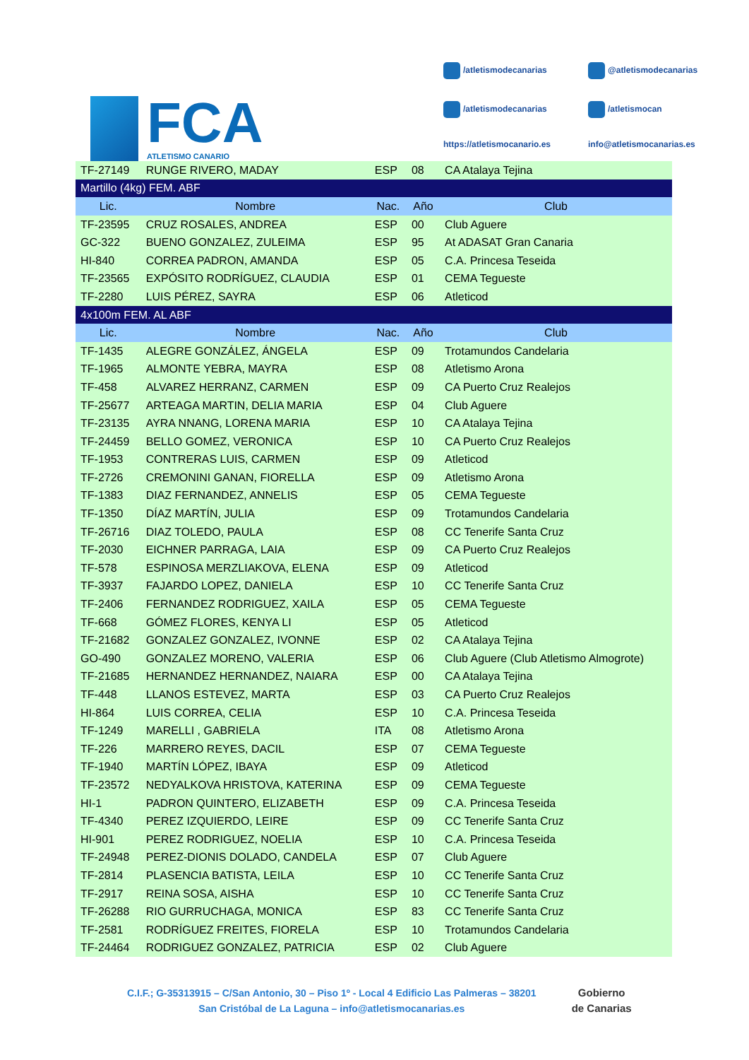FCA
ATLETISMO CANARIO
/atletismodecanarias @atletismodecanarias /atletismodecanarias /atletismocan https://atletismocanario.es info@atletismocanarias.es
| TF-27149 | RUNGE RIVERO, MADAY | ESP | 08 | CA Atalaya Tejina |
| Martillo (4kg) FEM. ABF | | | | |
| Lic. | Nombre | Nac. | Año | Club |
| TF-23595 | CRUZ ROSALES, ANDREA | ESP | 00 | Club Aguere |
| GC-322 | BUENO GONZALEZ, ZULEIMA | ESP | 95 | At ADASAT Gran Canaria |
| HI-840 | CORREA PADRON, AMANDA | ESP | 05 | C.A. Princesa Teseida |
| TF-23565 | EXPÓSITO RODRÍGUEZ, CLAUDIA | ESP | 01 | CEMA Tegueste |
| TF-2280 | LUIS PÉREZ, SAYRA | ESP | 06 | Atleticod |
| 4x100m FEM. AL ABF | | | | |
| Lic. | Nombre | Nac. | Año | Club |
| TF-1435 | ALEGRE GONZÁLEZ, ÁNGELA | ESP | 09 | Trotamundos Candelaria |
| TF-1965 | ALMONTE YEBRA, MAYRA | ESP | 08 | Atletismo Arona |
| TF-458 | ALVAREZ HERRANZ, CARMEN | ESP | 09 | CA Puerto Cruz Realejos |
| TF-25677 | ARTEAGA MARTIN, DELIA MARIA | ESP | 04 | Club Aguere |
| TF-23135 | AYRA NNANG, LORENA MARIA | ESP | 10 | CA Atalaya Tejina |
| TF-24459 | BELLO GOMEZ, VERONICA | ESP | 10 | CA Puerto Cruz Realejos |
| TF-1953 | CONTRERAS LUIS, CARMEN | ESP | 09 | Atleticod |
| TF-2726 | CREMONINI GANAN, FIORELLA | ESP | 09 | Atletismo Arona |
| TF-1383 | DIAZ FERNANDEZ, ANNELIS | ESP | 05 | CEMA Tegueste |
| TF-1350 | DÍAZ MARTÍN, JULIA | ESP | 09 | Trotamundos Candelaria |
| TF-26716 | DIAZ TOLEDO, PAULA | ESP | 08 | CC Tenerife Santa Cruz |
| TF-2030 | EICHNER PARRAGA, LAIA | ESP | 09 | CA Puerto Cruz Realejos |
| TF-578 | ESPINOSA MERZLIAKOVA, ELENA | ESP | 09 | Atleticod |
| TF-3937 | FAJARDO LOPEZ, DANIELA | ESP | 10 | CC Tenerife Santa Cruz |
| TF-2406 | FERNANDEZ RODRIGUEZ, XAILA | ESP | 05 | CEMA Tegueste |
| TF-668 | GÓMEZ FLORES, KENYA LI | ESP | 05 | Atleticod |
| TF-21682 | GONZALEZ GONZALEZ, IVONNE | ESP | 02 | CA Atalaya Tejina |
| GO-490 | GONZALEZ MORENO, VALERIA | ESP | 06 | Club Aguere (Club Atletismo Almogrote) |
| TF-21685 | HERNANDEZ HERNANDEZ, NAIARA | ESP | 00 | CA Atalaya Tejina |
| TF-448 | LLANOS ESTEVEZ, MARTA | ESP | 03 | CA Puerto Cruz Realejos |
| HI-864 | LUIS CORREA, CELIA | ESP | 10 | C.A. Princesa Teseida |
| TF-1249 | MARELLI , GABRIELA | ITA | 08 | Atletismo Arona |
| TF-226 | MARRERO REYES, DACIL | ESP | 07 | CEMA Tegueste |
| TF-1940 | MARTÍN LÓPEZ, IBAYA | ESP | 09 | Atleticod |
| TF-23572 | NEDYALKOVA HRISTOVA, KATERINA | ESP | 09 | CEMA Tegueste |
| HI-1 | PADRON QUINTERO, ELIZABETH | ESP | 09 | C.A. Princesa Teseida |
| TF-4340 | PEREZ IZQUIERDO, LEIRE | ESP | 09 | CC Tenerife Santa Cruz |
| HI-901 | PEREZ RODRIGUEZ, NOELIA | ESP | 10 | C.A. Princesa Teseida |
| TF-24948 | PEREZ-DIONIS DOLADO, CANDELA | ESP | 07 | Club Aguere |
| TF-2814 | PLASENCIA BATISTA, LEILA | ESP | 10 | CC Tenerife Santa Cruz |
| TF-2917 | REINA SOSA, AISHA | ESP | 10 | CC Tenerife Santa Cruz |
| TF-26288 | RIO GURRUCHAGA, MONICA | ESP | 83 | CC Tenerife Santa Cruz |
| TF-2581 | RODRÍGUEZ FREITES, FIORELA | ESP | 10 | Trotamundos Candelaria |
| TF-24464 | RODRIGUEZ GONZALEZ, PATRICIA | ESP | 02 | Club Aguere |
C.I.F.; G-35313915 – C/San Antonio, 30 – Piso 1º - Local 4 Edificio Las Palmeras – 38201
San Cristóbal de La Laguna – info@atletismocanarias.es
Gobierno
de Canarias